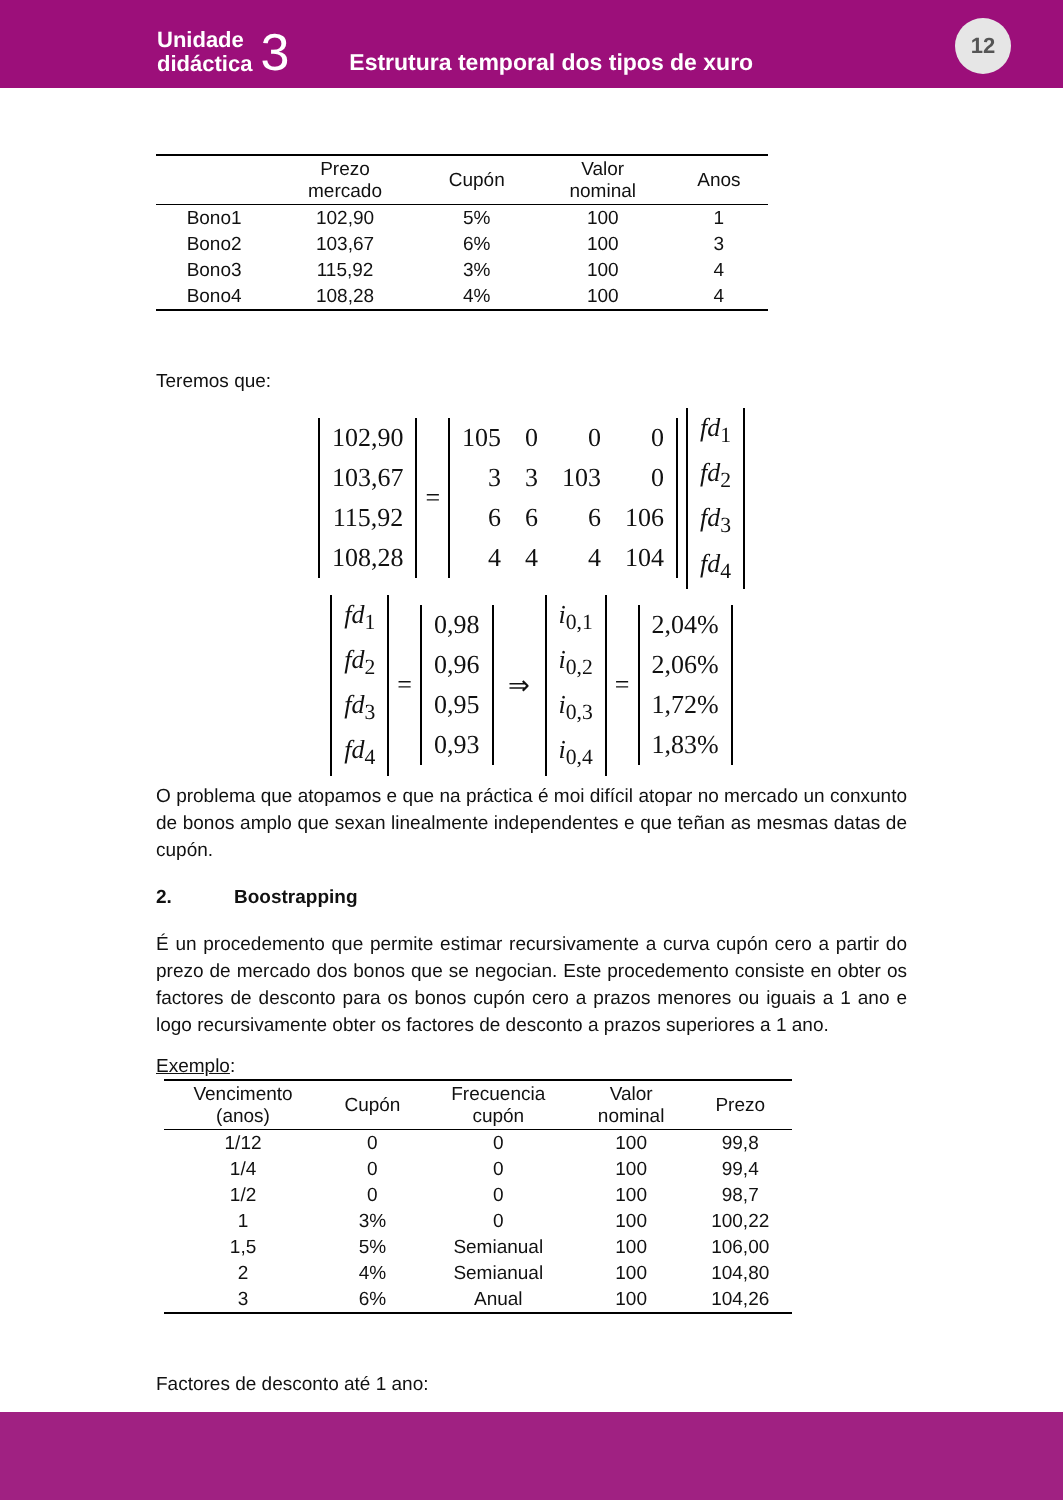Unidade
didáctica
3
Estrutura temporal dos tipos de xuro
12
| | Prezo mercado | Cupón | Valor nominal | Anos |
| --- | --- | --- | --- | --- |
| Bono1 | 102,90 | 5% | 100 | 1 |
| Bono2 | 103,67 | 6% | 100 | 3 |
| Bono3 | 115,92 | 3% | 100 | 4 |
| Bono4 | 108,28 | 4% | 100 | 4 |
Teremos que:
| 102,90 |
| 103,67 |
| 115,92 |
| 108,28 |
=
| 105 | 0 | 0 | 0 |
| 3 | 3 | 103 | 0 |
| 6 | 6 | 6 | 106 |
| 4 | 4 | 4 | 104 |
| fd<sub>1</sub> |
| fd<sub>2</sub> |
| fd<sub>3</sub> |
| fd<sub>4</sub> |
| fd<sub>1</sub> |
| fd<sub>2</sub> |
| fd<sub>3</sub> |
| fd<sub>4</sub> |
=
| 0,98 |
| 0,96 |
| 0,95 |
| 0,93 |
⇒
| i<sub>0,1</sub> |
| i<sub>0,2</sub> |
| i<sub>0,3</sub> |
| i<sub>0,4</sub> |
=
| 2,04% |
| 2,06% |
| 1,72% |
| 1,83% |
O problema que atopamos e que na práctica é moi difícil atopar no mercado un conxunto de bonos amplo que sexan linealmente independentes e que teñan as mesmas datas de cupón.
2. Boostrapping
É un procedemento que permite estimar recursivamente a curva cupón cero a partir do prezo de mercado dos bonos que se negocian. Este procedemento consiste en obter os factores de desconto para os bonos cupón cero a prazos menores ou iguais a 1 ano e logo recursivamente obter os factores de desconto a prazos superiores a 1 ano.
Exemplo:
| Vencimento (anos) | Cupón | Frecuencia cupón | Valor nominal | Prezo |
| --- | --- | --- | --- | --- |
| 1/12 | 0 | 0 | 100 | 99,8 |
| 1/4 | 0 | 0 | 100 | 99,4 |
| 1/2 | 0 | 0 | 100 | 98,7 |
| 1 | 3% | 0 | 100 | 100,22 |
| 1,5 | 5% | Semianual | 100 | 106,00 |
| 2 | 4% | Semianual | 100 | 104,80 |
| 3 | 6% | Anual | 100 | 104,26 |
Factores de desconto até 1 ano: